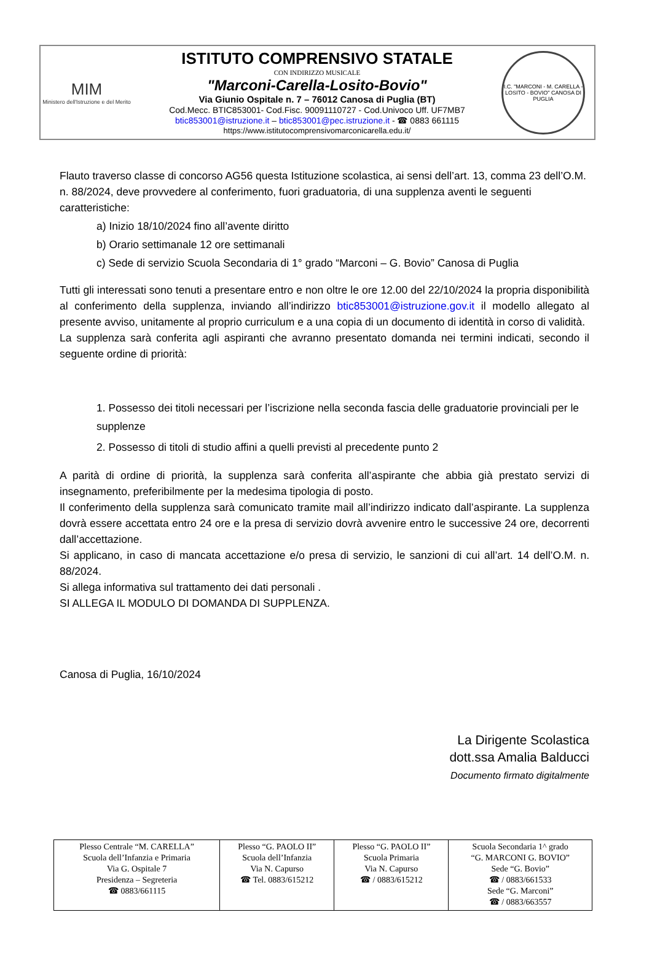MIM
Ministero dell'Istruzione e del Merito
ISTITUTO COMPRENSIVO STATALE
CON INDIRIZZO MUSICALE
"Marconi-Carella-Losito-Bovio"
Via Giunio Ospitale n. 7 – 76012 Canosa di Puglia (BT)
Cod.Mecc. BTIC853001- Cod.Fisc. 90091110727 - Cod.Univoco Uff. UF7MB7
btic853001@istruzione.it – btic853001@pec.istruzione.it - ☎ 0883 661115
https://www.istitutocomprensivomarconicarella.edu.it/
I.C. "MARCONI - M. CARELLA - LOSITO - BOVIO" CANOSA DI PUGLIA
Flauto traverso classe di concorso AG56 questa Istituzione scolastica, ai sensi dell’art. 13, comma 23 dell’O.M. n. 88/2024, deve provvedere al conferimento, fuori graduatoria, di una supplenza aventi le seguenti caratteristiche:
a) Inizio 18/10/2024 fino all’avente diritto
b) Orario settimanale 12 ore settimanali
c) Sede di servizio Scuola Secondaria di 1° grado “Marconi – G. Bovio” Canosa di Puglia
Tutti gli interessati sono tenuti a presentare entro e non oltre le ore 12.00 del 22/10/2024 la propria disponibilità al conferimento della supplenza, inviando all’indirizzo btic853001@istruzione.gov.it il modello allegato al presente avviso, unitamente al proprio curriculum e a una copia di un documento di identità in corso di validità.
La supplenza sarà conferita agli aspiranti che avranno presentato domanda nei termini indicati, secondo il seguente ordine di priorità:
1. Possesso dei titoli necessari per l’iscrizione nella seconda fascia delle graduatorie provinciali per le supplenze
2. Possesso di titoli di studio affini a quelli previsti al precedente punto 2
A parità di ordine di priorità, la supplenza sarà conferita all’aspirante che abbia già prestato servizi di insegnamento, preferibilmente per la medesima tipologia di posto.
Il conferimento della supplenza sarà comunicato tramite mail all’indirizzo indicato dall’aspirante. La supplenza dovrà essere accettata entro 24 ore e la presa di servizio dovrà avvenire entro le successive 24 ore, decorrenti dall’accettazione.
Si applicano, in caso di mancata accettazione e/o presa di servizio, le sanzioni di cui all’art. 14 dell’O.M. n. 88/2024.
Si allega informativa sul trattamento dei dati personali .
SI ALLEGA IL MODULO DI DOMANDA DI SUPPLENZA.
Canosa di Puglia, 16/10/2024
La Dirigente Scolastica
dott.ssa Amalia Balducci
Documento firmato digitalmente
| Plesso Centrale “M. CARELLA” Scuola dell’Infanzia e Primaria Via G. Ospitale 7 Presidenza – Segreteria ☎ 0883/661115 | Plesso “G. PAOLO II” Scuola dell’Infanzia Via N. Capurso ☎ Tel. 0883/615212 | Plesso “G. PAOLO II” Scuola Primaria Via N. Capurso ☎ / 0883/615212 | Scuola Secondaria 1^ grado “G. MARCONI G. BOVIO” Sede “G. Bovio” ☎ / 0883/661533 Sede “G. Marconi” ☎ / 0883/663557 |